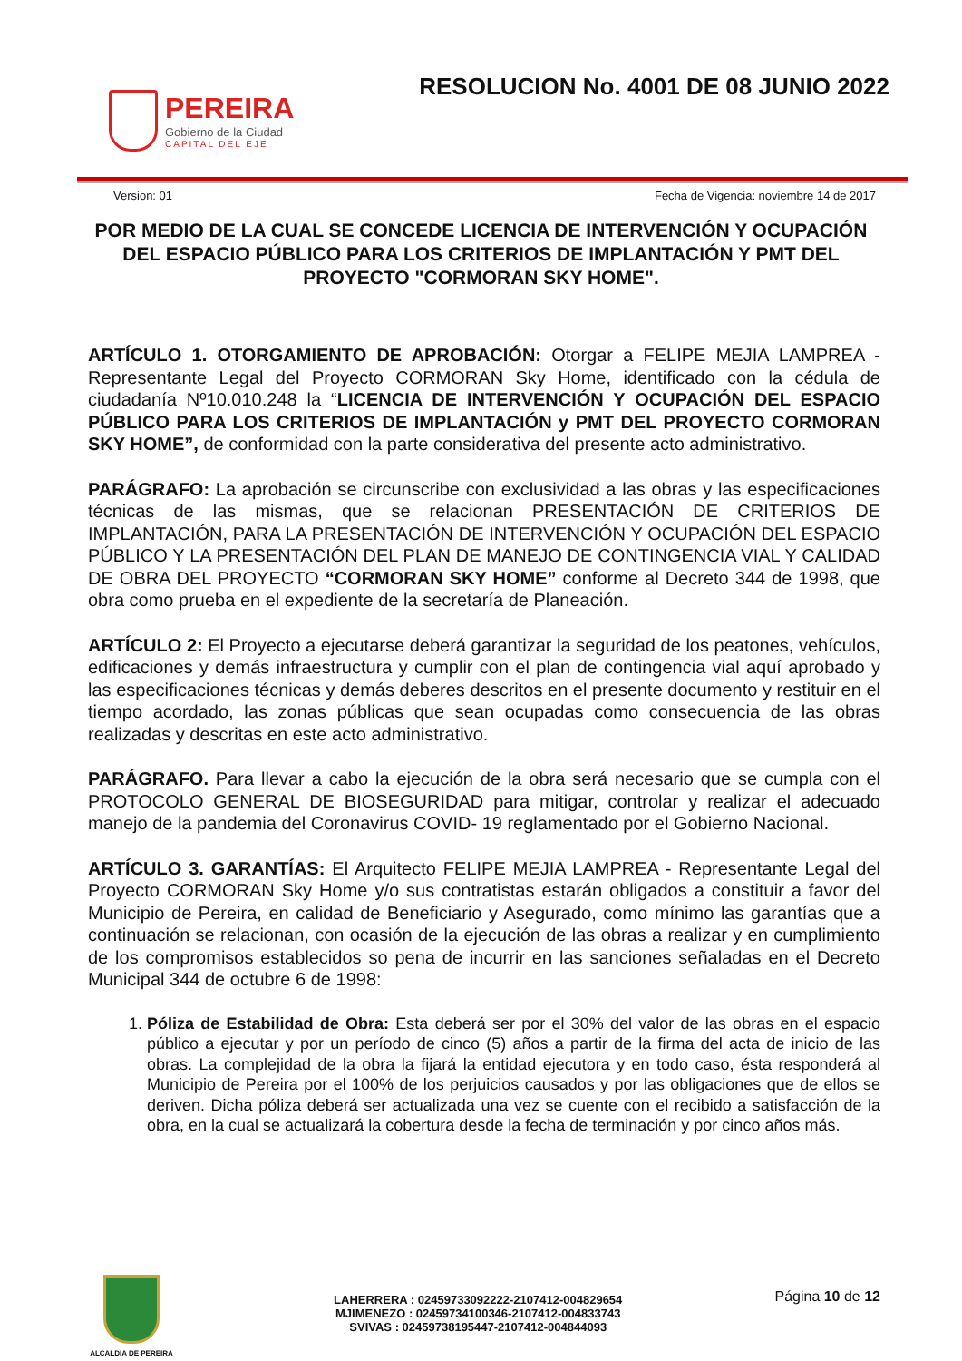PEREIRA
Gobierno de la Ciudad
CAPITAL DEL EJE
RESOLUCION No. 4001 DE 08 JUNIO 2022
Version: 01 Fecha de Vigencia: noviembre 14 de 2017
POR MEDIO DE LA CUAL SE CONCEDE LICENCIA DE INTERVENCIÓN Y OCUPACIÓN DEL ESPACIO PÚBLICO PARA LOS CRITERIOS DE IMPLANTACIÓN Y PMT DEL PROYECTO "CORMORAN SKY HOME".
ARTÍCULO 1. OTORGAMIENTO DE APROBACIÓN: Otorgar a FELIPE MEJIA LAMPREA - Representante Legal del Proyecto CORMORAN Sky Home, identificado con la cédula de ciudadanía Nº10.010.248 la “LICENCIA DE INTERVENCIÓN Y OCUPACIÓN DEL ESPACIO PÚBLICO PARA LOS CRITERIOS DE IMPLANTACIÓN y PMT DEL PROYECTO CORMORAN SKY HOME”, de conformidad con la parte considerativa del presente acto administrativo.
PARÁGRAFO: La aprobación se circunscribe con exclusividad a las obras y las especificaciones técnicas de las mismas, que se relacionan PRESENTACIÓN DE CRITERIOS DE IMPLANTACIÓN, PARA LA PRESENTACIÓN DE INTERVENCIÓN Y OCUPACIÓN DEL ESPACIO PÚBLICO Y LA PRESENTACIÓN DEL PLAN DE MANEJO DE CONTINGENCIA VIAL Y CALIDAD DE OBRA DEL PROYECTO “CORMORAN SKY HOME” conforme al Decreto 344 de 1998, que obra como prueba en el expediente de la secretaría de Planeación.
ARTÍCULO 2: El Proyecto a ejecutarse deberá garantizar la seguridad de los peatones, vehículos, edificaciones y demás infraestructura y cumplir con el plan de contingencia vial aquí aprobado y las especificaciones técnicas y demás deberes descritos en el presente documento y restituir en el tiempo acordado, las zonas públicas que sean ocupadas como consecuencia de las obras realizadas y descritas en este acto administrativo.
PARÁGRAFO. Para llevar a cabo la ejecución de la obra será necesario que se cumpla con el PROTOCOLO GENERAL DE BIOSEGURIDAD para mitigar, controlar y realizar el adecuado manejo de la pandemia del Coronavirus COVID- 19 reglamentado por el Gobierno Nacional.
ARTÍCULO 3. GARANTÍAS: El Arquitecto FELIPE MEJIA LAMPREA - Representante Legal del Proyecto CORMORAN Sky Home y/o sus contratistas estarán obligados a constituir a favor del Municipio de Pereira, en calidad de Beneficiario y Asegurado, como mínimo las garantías que a continuación se relacionan, con ocasión de la ejecución de las obras a realizar y en cumplimiento de los compromisos establecidos so pena de incurrir en las sanciones señaladas en el Decreto Municipal 344 de octubre 6 de 1998:
1. Póliza de Estabilidad de Obra: Esta deberá ser por el 30% del valor de las obras en el espacio público a ejecutar y por un período de cinco (5) años a partir de la firma del acta de inicio de las obras. La complejidad de la obra la fijará la entidad ejecutora y en todo caso, ésta responderá al Municipio de Pereira por el 100% de los perjuicios causados y por las obligaciones que de ellos se deriven. Dicha póliza deberá ser actualizada una vez se cuente con el recibido a satisfacción de la obra, en la cual se actualizará la cobertura desde la fecha de terminación y por cinco años más.
ALCALDIA DE PEREIRA
LAHERRERA : 02459733092222-2107412-004829654
MJIMENEZO : 02459734100346-2107412-004833743
SVIVAS : 02459738195447-2107412-004844093
Página 10 de 12